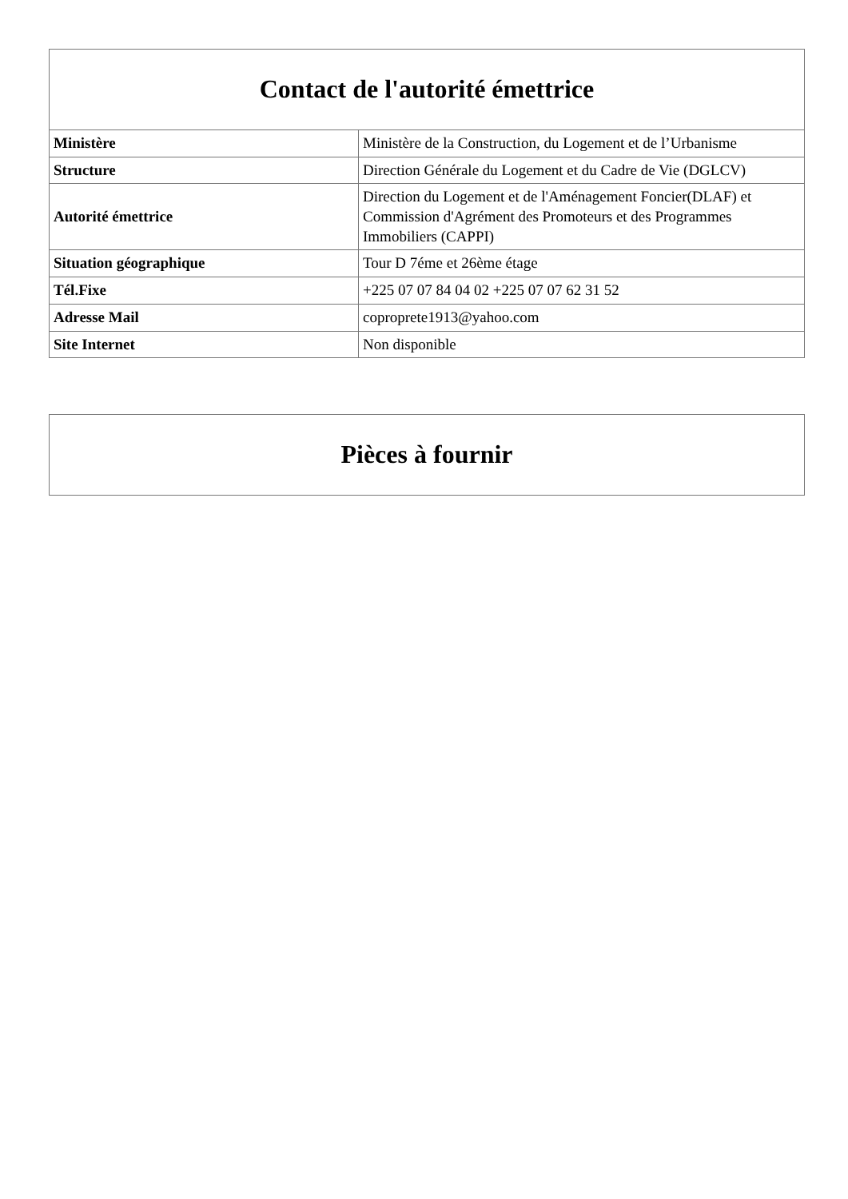| Contact de l'autorité émettrice | |
| --- | --- |
| Ministère | Ministère de la Construction, du Logement et de l’Urbanisme |
| Structure | Direction Générale du Logement et du Cadre de Vie (DGLCV) |
| Autorité émettrice | Direction du Logement et de l'Aménagement Foncier(DLAF) et Commission d'Agrément des Promoteurs et des Programmes Immobiliers (CAPPI) |
| Situation géographique | Tour D 7éme et 26ème étage |
| Tél.Fixe | +225 07 07 84 04 02 +225 07 07 62 31 52 |
| Adresse Mail | copropretе1913@yahoo.com |
| Site Internet | Non disponible |
| Pièces à fournir |
| --- |